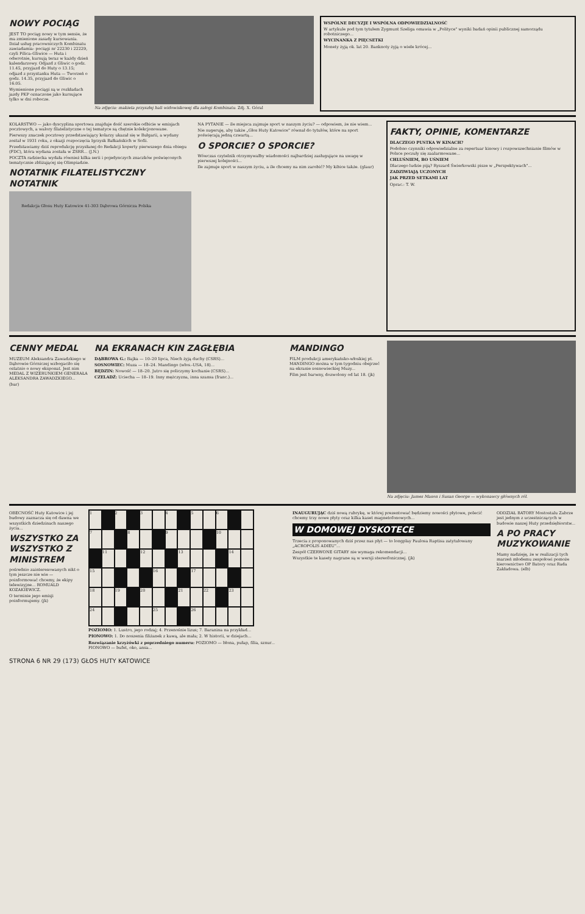NOWY POCIĄG
JEST TO pociąg nowy w tym sensie, że ma zmienione zasady kursowania. Dział usług pracowniczych Kombinatu zawiadamia: pociągi nr 22230 i 22229, czyli Pilica–Gliwice — Huta i odwrotnie, kursują teraz w każdy dzień kalendarzowy. Odjazd z Gliwic o godz. 11.45, przyjazd do Huty o 13.15; odjazd z przystanku Huta — Tworzeń o godz. 14.35, przyjazd do Gliwic o 16.05.
Wymienione pociągi są w rozkładach jazdy PKP oznaczone jako kursujące tylko w dni robocze.
Na zdjęciu: makieta przyszłej hali widowiskowej dla załogi Kombinatu. Zdj. X. Góral
WSPÓLNE DECYZJE I WSPÓLNA ODPOWIEDZIALNOŚĆ
W artykule pod tym tytułem Zygmunt Szeliga omawia w „Polityce" wyniki badań opinii publicznej samorządu robotniczego...
WYCINANKA Z PIĘCSETKI
Monety żyją ok. lat 20. Banknoty żyją o wiele krócej...
KOLARSTWO — jako dyscyplina sportowa znajduje dość szerokie odbicie w emisjach pocztowych, a walory filatelistyczne o tej tematyce są chętnie kolekcjonowane.
Pierwszy znaczek pocztowy przedstawiający kolarzy ukazał się w Bułgarii, a wydany został w 1931 roku, z okazji rozpoczęcia Igrzysk Bałkańskich w Sofii.
Przedstawiamy dziś reprodukcję przysłanej do Redakcji koperty pierwszego dnia obiegu (FDC), która wydana została w ZSRR... (J.N.)
POCZTA radziecka wydała również kilka serii i pojedynczych znaczków poświęconych tematycznie zbliżającej się Olimpiadzie.
NOTATNIK FILATELISTYCZNY NOTATNIK
Redakcja Głosu Huty Katowice 41-303 Dąbrowa Górnicza Polska
NA PYTANIE — ile miejsca zajmuje sport w naszym życiu? — odpowiem, że nie wiem...
Nie sugeruję, aby także „Głos Huty Katowice" równał do tytułów, które na sport poświęcają jedną czwartą...
O SPORCIE? O SPORCIE?
Wówczas czytelnik otrzymywałby wiadomości najbardziej zasługujące na uwagę w pierwszej kolejności...
Ile zajmuje sport w naszym życiu, a ile chcemy na nim zarobić? My kibice także. (glaur)
FAKTY, OPINIE, KOMENTARZE
DLACZEGO PUSTKA W KINACH?
Podobno czynniki odpowiedzialne za repertuar kinowy i rozpowszechnianie filmów w Polsce poczuły się zaalarmowane...
CHLUŚNIEM, BO UŚNIEM
Dlaczego ludzie piją? Ryszard Świerkowski pisze w „Perspektywach"...
ZADZIWIAJĄ UCZONYCH
JAK PRZED SETKAMI LAT
Oprac.: T. W.
CENNY MEDAL
MUZEUM Aleksandra Zawadzkiego w Dąbrowie Górniczej wzbogaciło się ostatnio o nowy eksponat. Jest nim MEDAL Z WIZERUNKIEM GENERAŁA ALEKSANDRA ZAWADZKIEGO...
(bar)
NA EKRANACH KIN ZAGŁĘBIA
DĄBROWA G.: Bajka — 10–20 lipca, Niech żyją duchy (CSRS)...
SOSNOWIEC: Muza — 18–24. Mandingo (włos.-USA, 18)...
BĘDZIN: Nowość — 18–20. Jutro się policzymy kochanie (CSRS)...
CZELADŹ: Uciecha — 18–19. Inny mężczyzna, inna szansa (franc.)...
MANDINGO
FILM produkcji amerykańsko-włoskiej pt. MANDINGO można w tym tygodniu obejrzeć na ekranie sosnowieckiej Muzy...
Film jest barwny, dozwolony od lat 18. (jk)
Na zdjęciu: James Mason i Susan George — wykonawcy głównych ról.
OBECNOŚĆ Huty Katowice i jej budowy zaznacza się od dawna we wszystkich dziedzinach naszego życia...
WSZYSTKO ZA WSZYSTKO Z MINISTREM
pośrednio zainteresowanych nikt o tym jeszcze nie wie — poinformować chcemy, że ekipy telewizyjne... ROMUALD KOZAKIEWICZ.
O terminie jego emisji poinformujemy. (jk)
1
2
3
4
5
6
7
8
9
10
11
12
13
14
15
16
17
18
19
20
21
22
23
24
25
26
POZIOMO: 1. Lustro, jego rodzaj; 4. Przenośnie lizus; 7. Baranina na przykład...
PIONOWO: 1. Do noszenia filiżanek z kawą, ale mała; 2. W historii, w dziejach...
Rozwiązanie krzyżówki z poprzedniego numeru: POZIOMO — błona, pułap, filia, sznur... PIONOWO — bufet, oko, ansa...
INAUGURUJĄC dziś nową rubrykę, w której prezentować będziemy nowości płytowe, polecić chcemy trzy nowe płyty oraz kilka kaset magnetofonowych...
W DOMOWEJ DYSKOTECE
Trzecia z proponowanych dziś przez nas płyt — to longplay Paulosa Raptisa zatytułowany „ACROPOLIS ADIEU"...
Zespół CZERWONE GITARY nie wymaga rekomendacji...
Wszystkie te kasety nagrane są w wersji stereofonicznej. (jk)
ODDZIAŁ BATORY Mostostalu Zabrze jest jednym z uczestniczących w budowie naszej Huty przedsiębiorstw...
A PO PRACY MUZYKOWANIE
Mamy nadzieję, że w realizacji tych marzeń młodemu zespołowi pomoże kierownictwo OP Batory oraz Rada Zakładowa. (elb)
STRONA 6 NR 29 (173) GŁOS HUTY KATOWICE